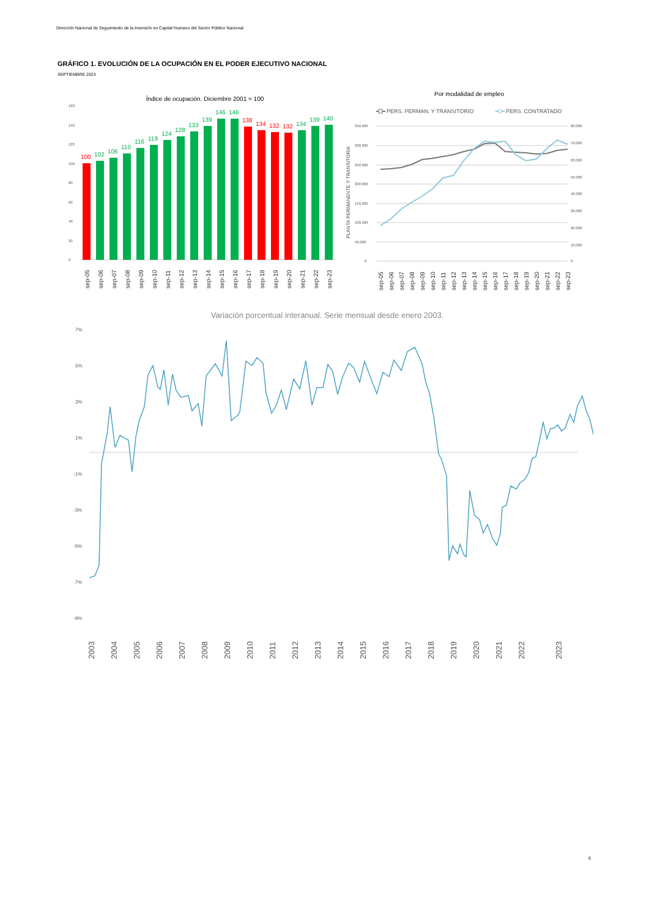Dirección Nacional de Seguimiento de la Inversión en Capital Humano del Sector Público Nacional
GRÁFICO 1. EVOLUCIÓN DE LA OCUPACIÓN EN EL PODER EJECUTIVO NACIONAL
SEPTIEMBRE 2023
Índice de ocupación. Diciembre 2001 = 100
160
140
120
100
80
60
40
20
0
100
102
106
110
116
119
124
128
133
139
146
146
138
134
132
132
134
139
140
sep-05
sep-06
sep-07
sep-08
sep-09
sep-10
sep-11
sep-12
sep-13
sep-14
sep-15
sep-16
sep-17
sep-18
sep-19
sep-20
sep-21
sep-22
sep-23
Por modalidad de empleo
PERS. PERMAN. Y TRANSITORIO
PERS. CONTRATADO
PLANTA PERMANENTE Y TRANSITORIA
350.000
300.000
250.000
200.000
150.000
100.000
50.000
0
80.000
70.000
60.000
50.000
40.000
30.000
20.000
10.000
0
sep-05
sep-06
sep-07
sep-08
sep-09
sep-10
sep-11
sep-12
sep-13
sep-14
sep-15
sep-16
sep-17
sep-18
sep-19
sep-20
sep-21
sep-22
sep-23
Variación porcentual interanual. Serie mensual desde enero 2003.
7%
5%
3%
1%
-1%
-3%
-5%
-7%
-9%
2003
2004
2005
2006
2007
2008
2009
2010
2011
2012
2013
2014
2015
2016
2017
2018
2019
2020
2021
2022
2023
6